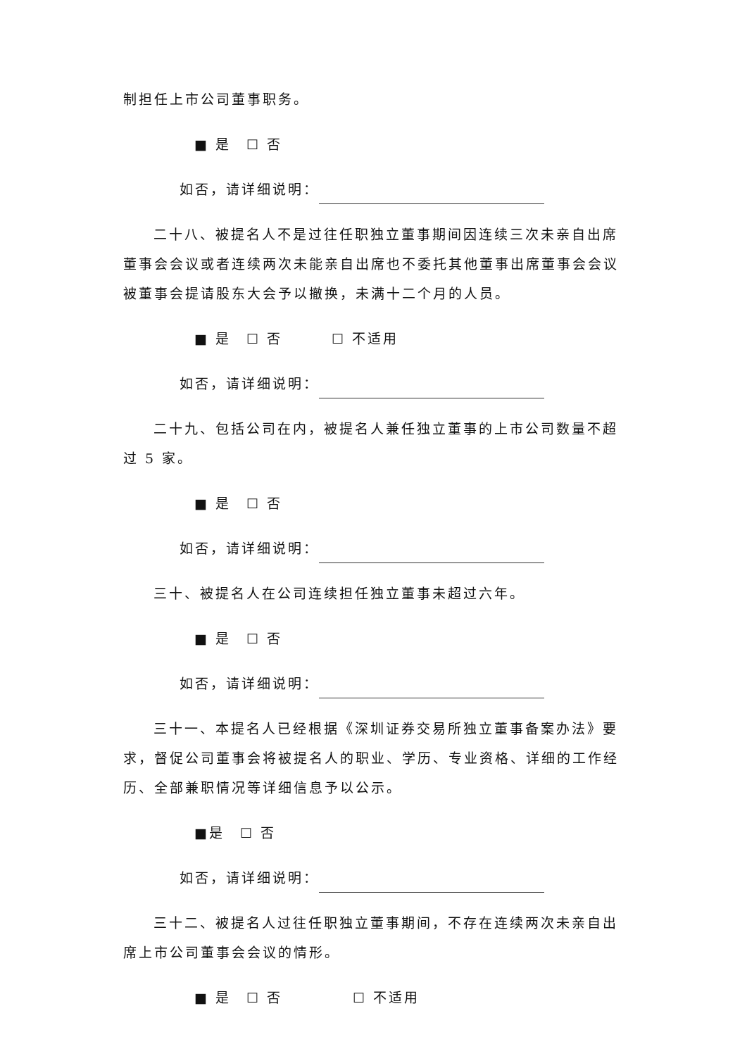制担任上市公司董事职务。
■ 是　☐ 否
如否，请详细说明：
二十八、被提名人不是过往任职独立董事期间因连续三次未亲自出席董事会会议或者连续两次未能亲自出席也不委托其他董事出席董事会会议被董事会提请股东大会予以撤换，未满十二个月的人员。
■ 是　☐ 否 ☐ 不适用
如否，请详细说明：
二十九、包括公司在内，被提名人兼任独立董事的上市公司数量不超过 5 家。
■ 是　☐ 否
如否，请详细说明：
三十、被提名人在公司连续担任独立董事未超过六年。
■ 是　☐ 否
如否，请详细说明：
三十一、本提名人已经根据《深圳证券交易所独立董事备案办法》要求，督促公司董事会将被提名人的职业、学历、专业资格、详细的工作经历、全部兼职情况等详细信息予以公示。
■是　☐ 否
如否，请详细说明：
三十二、被提名人过往任职独立董事期间，不存在连续两次未亲自出席上市公司董事会会议的情形。
■ 是　☐ 否 ☐ 不适用